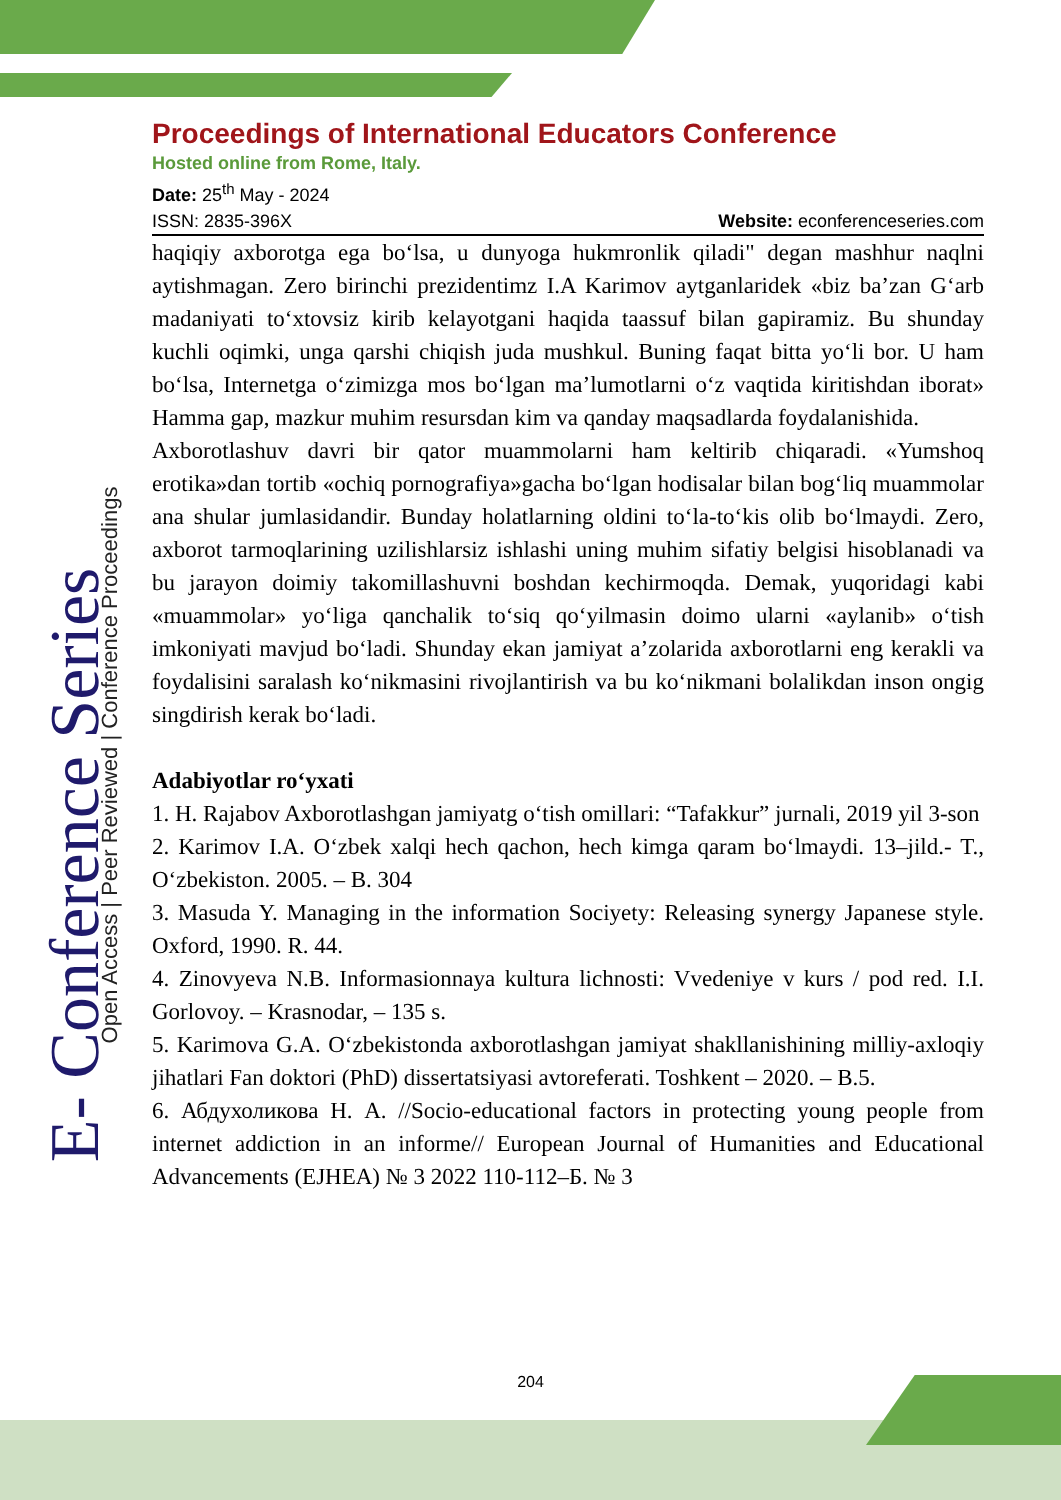E- Conference Series
Open Access | Peer Reviewed | Conference Proceedings
Proceedings of International Educators Conference
Hosted online from Rome, Italy.
Date: 25<sup>th</sup> May - 2024
ISSN: 2835-396X Website: econferenceseries.com
haqiqiy axborotga ega bo‘lsa, u dunyoga hukmronlik qiladi" degan mashhur naqlni aytishmagan. Zero birinchi prezidentimz I.A Karimov aytganlaridek «biz ba’zan G‘arb madaniyati to‘xtovsiz kirib kelayotgani haqida taassuf bilan gapiramiz. Bu shunday kuchli oqimki, unga qarshi chiqish juda mushkul. Buning faqat bitta yo‘li bor. U ham bo‘lsa, Internetga o‘zimizga mos bo‘lgan ma’lumotlarni o‘z vaqtida kiritishdan iborat» Hamma gap, mazkur muhim resursdan kim va qanday maqsadlarda foydalanishida.
Axborotlashuv davri bir qator muammolarni ham keltirib chiqaradi. «Yumshoq erotika»dan tortib «ochiq pornografiya»gacha bo‘lgan hodisalar bilan bog‘liq muammolar ana shular jumlasidandir. Bunday holatlarning oldini to‘la-to‘kis olib bo‘lmaydi. Zero, axborot tarmoqlarining uzilishlarsiz ishlashi uning muhim sifatiy belgisi hisoblanadi va bu jarayon doimiy takomillashuvni boshdan kechirmoqda. Demak, yuqoridagi kabi «muammolar» yo‘liga qanchalik to‘siq qo‘yilmasin doimo ularni «aylanib» o‘tish imkoniyati mavjud bo‘ladi. Shunday ekan jamiyat a’zolarida axborotlarni eng kerakli va foydalisini saralash ko‘nikmasini rivojlantirish va bu ko‘nikmani bolalikdan inson ongig singdirish kerak bo‘ladi.
Adabiyotlar ro‘yxati
1. H. Rajabov Axborotlashgan jamiyatg o‘tish omillari: “Tafakkur” jurnali, 2019 yil 3-son
2. Karimov I.A. O‘zbek xalqi hech qachon, hech kimga qaram bo‘lmaydi. 13–jild.- T., O‘zbekiston. 2005. – B. 304
3. Masuda Y. Managing in the information Sociyety: Releasing synergy Japanese style. Oxford, 1990. R. 44.
4. Zinovyeva N.B. Informasionnaya kultura lichnosti: Vvedeniye v kurs / pod red. I.I. Gorlovoy. – Krasnodar, – 135 s.
5. Karimova G.A. O‘zbekistonda axborotlashgan jamiyat shakllanishining milliy-axloqiy jihatlari Fan doktori (PhD) dissertatsiyasi avtoreferati. Toshkent – 2020. – B.5.
6. Абдухоликова Н. А. //Socio-educational factors in protecting young people from internet addiction in an informe// European Journal of Humanities and Educational Advancements (EJHEA) № 3 2022 110-112–Б. № 3
204